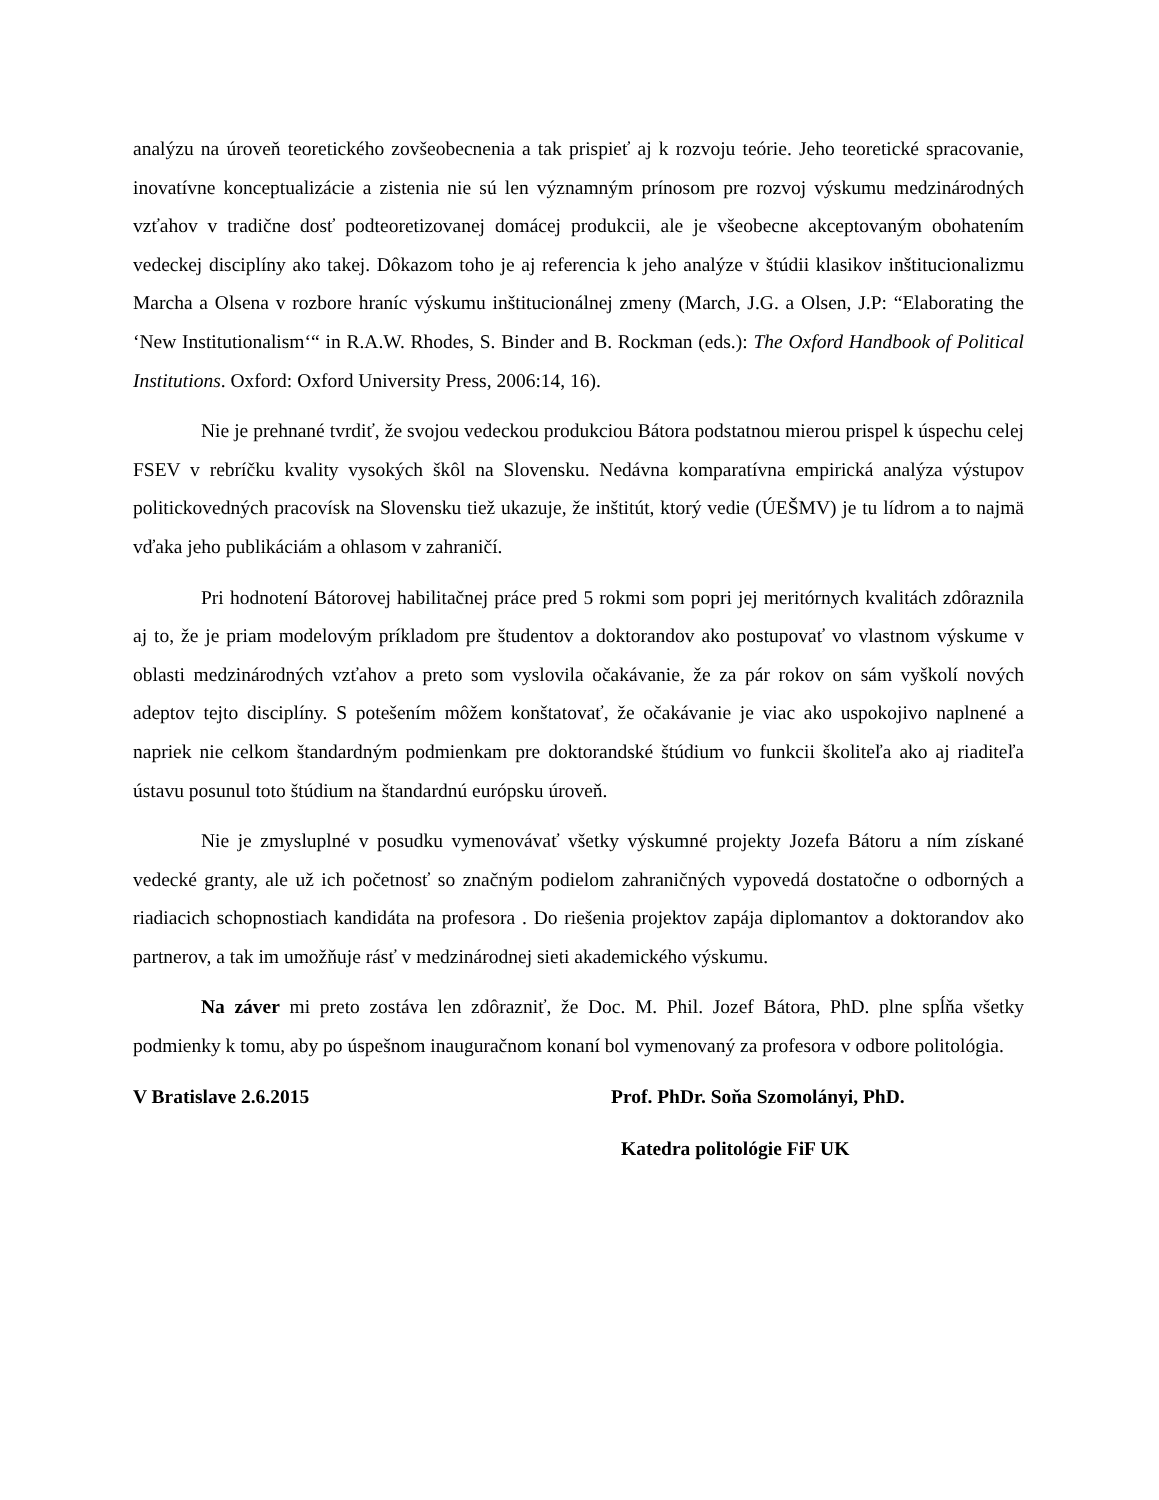analýzu na úroveň teoretického zovšeobecnenia a tak prispieť aj k rozvoju teórie. Jeho teoretické spracovanie, inovatívne konceptualizácie a zistenia nie sú len významným prínosom pre rozvoj výskumu medzinárodných vzťahov v tradične dosť podteoretizovanej domácej produkcii, ale je všeobecne akceptovaným obohatením vedeckej disciplíny ako takej. Dôkazom toho je aj referencia k jeho analýze v štúdii klasikov inštitucionalizmu Marcha a Olsena v rozbore hraníc výskumu inštitucionálnej zmeny (March, J.G. a Olsen, J.P: “Elaborating the ‘New Institutionalism‘“ in R.A.W. Rhodes, S. Binder and B. Rockman (eds.): The Oxford Handbook of Political Institutions. Oxford: Oxford University Press, 2006:14, 16).
Nie je prehnané tvrdiť, že svojou vedeckou produkciou Bátora podstatnou mierou prispel k úspechu celej FSEV v rebríčku kvality vysokých škôl na Slovensku. Nedávna komparatívna empirická analýza výstupov politickovedných pracovísk na Slovensku tiež ukazuje, že inštitút, ktorý vedie (ÚEŠMV) je tu lídrom a to najmä vďaka jeho publikáciám a ohlasom v zahraničí.
Pri hodnotení Bátorovej habilitačnej práce pred 5 rokmi som popri jej meritórnych kvalitách zdôraznila aj to, že je priam modelovým príkladom pre študentov a doktorandov ako postupovať vo vlastnom výskume v oblasti medzinárodných vzťahov a preto som vyslovila očakávanie, že za pár rokov on sám vyškolí nových adeptov tejto disciplíny. S potešením môžem konštatovať, že očakávanie je viac ako uspokojivo naplnené a napriek nie celkom štandardným podmienkam pre doktorandské štúdium vo funkcii školiteľa ako aj riaditeľa ústavu posunul toto štúdium na štandardnú európsku úroveň.
Nie je zmysluplné v posudku vymenovávať všetky výskumné projekty Jozefa Bátoru a ním získané vedecké granty, ale už ich početnosť so značným podielom zahraničných vypovedá dostatočne o odborných a riadiacich schopnostiach kandidáta na profesora . Do riešenia projektov zapája diplomantov a doktorandov ako partnerov, a tak im umožňuje rásť v medzinárodnej sieti akademického výskumu.
Na záver mi preto zostáva len zdôrazniť, že Doc. M. Phil. Jozef Bátora, PhD. plne spĺňa všetky podmienky k tomu, aby po úspešnom inauguračnom konaní bol vymenovaný za profesora v odbore politológia.
V Bratislave 2.6.2015 Prof. PhDr. Soňa Szomolányi, PhD.
Katedra politológie FiF UK